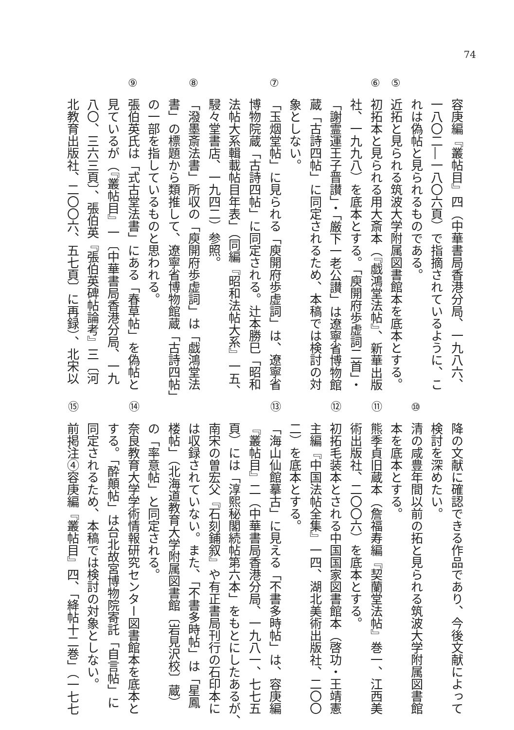74
容庚編『叢帖目』四（中華書局香港分局、一九八六、
一八〇二―一八〇六頁）で指摘されているように、こ
れは偽帖と見られるものである。
⑤近拓と見られる筑波大学附属図書館本を底本とする。
⑥初拓本と見られる用大斎本（『戯鴻堂法帖』、新華出版
社、一九九八）を底本とする。「庾開府歩虚詞二首」・
「謝霊運王子晋讃」・「厳下一老公讃」は遼寧省博物館
蔵「古詩四帖」に同定されるため、本稿では検討の対
象としない。
⑦「玉烟堂帖」に見られる「庾開府歩虚詞」は、遼寧省
博物院蔵「古詩四帖」に同定される。辻本勝巳「昭和
法帖大系輯載帖目年表」（同編『昭和法帖大系』一五、
駸々堂書店、一九四二）参照。
⑧「潑墨斎法書」所収の「庾開府歩虚詞」は「戯鴻堂法
書」の標題から類推して、遼寧省博物館蔵「古詩四帖」
の一部を指しているものと思われる。
⑨張伯英氏は「式古堂法書」にある「春草帖」を偽帖と
見ているが（『叢帖目』一〔中華書局香港分局、一九
八〇、三六三頁〕、張伯英『張伯英碑帖論考』三〔河
北教育出版社、二〇〇六、五七頁〕に再録）、北宋以
降の文献に確認できる作品であり、今後文献によって
検討を深めたい。
⑩清の咸豊年間以前の拓と見られる筑波大学附属図書館
本を底本とする。
⑪熊季貞旧蔵本（詹福寿編『契蘭堂法帖』巻一、江西美
術出版社、二〇〇六）を底本とする。
⑫初拓毛装本とされる中国国家図書館本（啓功・王靖憲
主編『中国法帖全集』一四、湖北美術出版社、二〇〇
二）を底本とする。
⑬「海山仙館摹古」に見える「不書多時帖」は、容庚編
『叢帖目』二（中華書局香港分局、一九八一、七七五
頁）には「淳熙秘閣続帖第六本」をもとにしたあるが、
南宋の曽宏父『石刻鋪叙』や有正書局刊行の石印本に
は収録されていない。また、「不書多時帖」は「星鳳
楼帖」（北海道教育大学附属図書館〔岩見沢校〕蔵）
の「率意帖」と同定される。
⑭奈良教育大学学術情報研究センター図書館本を底本と
する。「酔顛帖」は台北故宮博物院寄託「自言帖」に
同定されるため、本稿では検討の対象としない。
⑮前掲注④容庚編『叢帖目』四、「絳帖十二巻」（一七七